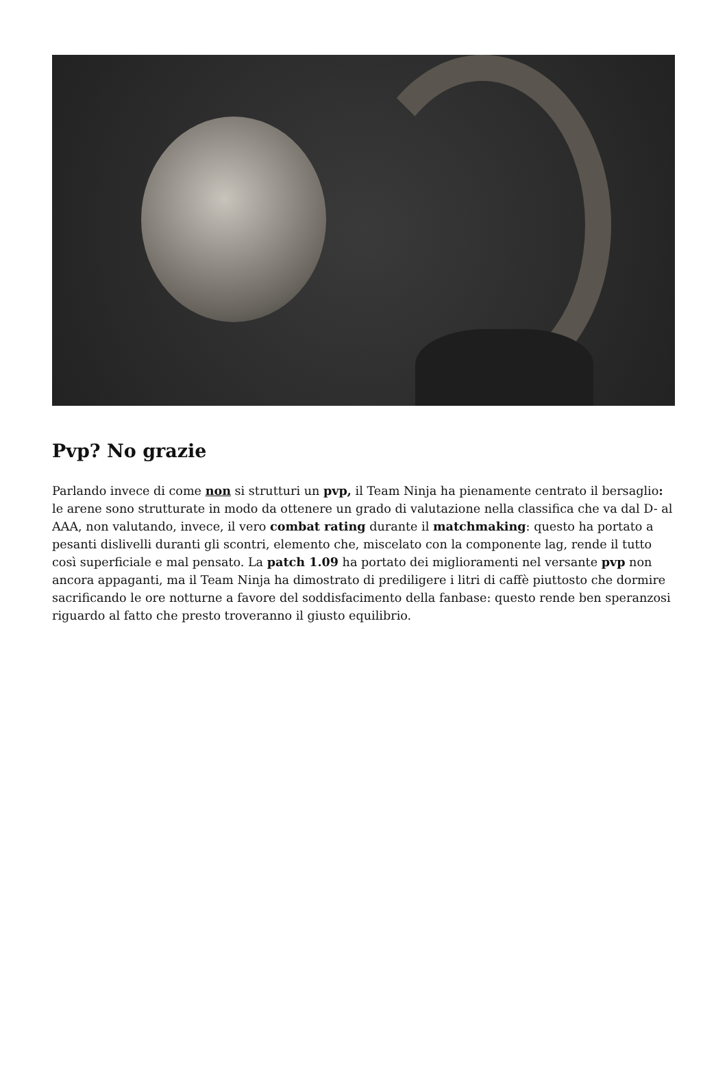Pvp? No grazie
Parlando invece di come non si strutturi un pvp, il Team Ninja ha pienamente centrato il bersaglio: le arene sono strutturate in modo da ottenere un grado di valutazione nella classifica che va dal D- al AAA, non valutando, invece, il vero combat rating durante il matchmaking: questo ha portato a pesanti dislivelli duranti gli scontri, elemento che, miscelato con la componente lag, rende il tutto così superficiale e mal pensato. La patch 1.09 ha portato dei miglioramenti nel versante pvp non ancora appaganti, ma il Team Ninja ha dimostrato di prediligere i litri di caffè piuttosto che dormire sacrificando le ore notturne a favore del soddisfacimento della fanbase: questo rende ben speranzosi riguardo al fatto che presto troveranno il giusto equilibrio.